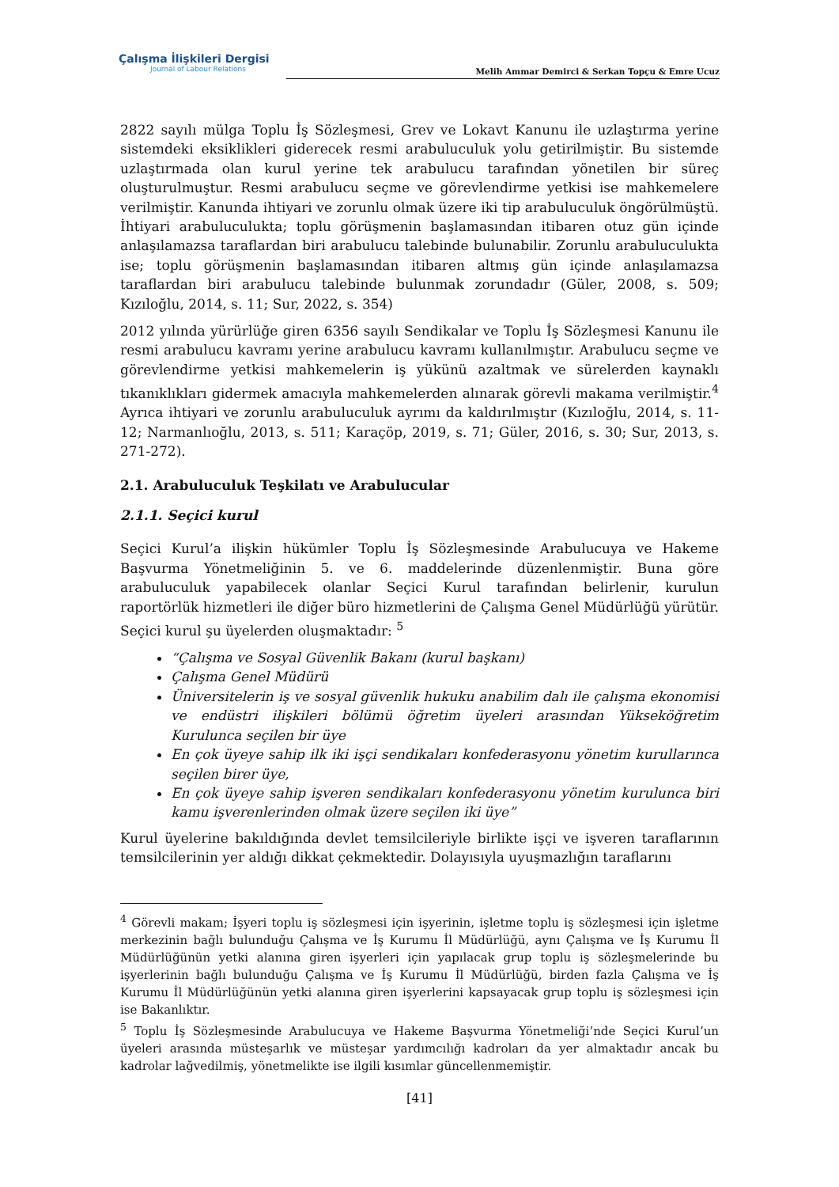Çalışma İlişkileri Dergisi
Journal of Labour Relations
Melih Ammar Demirci & Serkan Topçu & Emre Ucuz
2822 sayılı mülga Toplu İş Sözleşmesi, Grev ve Lokavt Kanunu ile uzlaştırma yerine sistemdeki eksiklikleri giderecek resmi arabuluculuk yolu getirilmiştir. Bu sistemde uzlaştırmada olan kurul yerine tek arabulucu tarafından yönetilen bir süreç oluşturulmuştur. Resmi arabulucu seçme ve görevlendirme yetkisi ise mahkemelere verilmiştir. Kanunda ihtiyari ve zorunlu olmak üzere iki tip arabuluculuk öngörülmüştü. İhtiyari arabuluculukta; toplu görüşmenin başlamasından itibaren otuz gün içinde anlaşılamazsa taraflardan biri arabulucu talebinde bulunabilir. Zorunlu arabuluculukta ise; toplu görüşmenin başlamasından itibaren altmış gün içinde anlaşılamazsa taraflardan biri arabulucu talebinde bulunmak zorundadır (Güler, 2008, s. 509; Kızıloğlu, 2014, s. 11; Sur, 2022, s. 354)
2012 yılında yürürlüğe giren 6356 sayılı Sendikalar ve Toplu İş Sözleşmesi Kanunu ile resmi arabulucu kavramı yerine arabulucu kavramı kullanılmıştır. Arabulucu seçme ve görevlendirme yetkisi mahkemelerin iş yükünü azaltmak ve sürelerden kaynaklı tıkanıklıkları gidermek amacıyla mahkemelerden alınarak görevli makama verilmiştir.<sup>4</sup> Ayrıca ihtiyari ve zorunlu arabuluculuk ayrımı da kaldırılmıştır (Kızıloğlu, 2014, s. 11-12; Narmanlıoğlu, 2013, s. 511; Karaçöp, 2019, s. 71; Güler, 2016, s. 30; Sur, 2013, s. 271-272).
2.1. Arabuluculuk Teşkilatı ve Arabulucular
2.1.1. Seçici kurul
Seçici Kurul’a ilişkin hükümler Toplu İş Sözleşmesinde Arabulucuya ve Hakeme Başvurma Yönetmeliğinin 5. ve 6. maddelerinde düzenlenmiştir. Buna göre arabuluculuk yapabilecek olanlar Seçici Kurul tarafından belirlenir, kurulun raportörlük hizmetleri ile diğer büro hizmetlerini de Çalışma Genel Müdürlüğü yürütür. Seçici kurul şu üyelerden oluşmaktadır: <sup>5</sup>
“Çalışma ve Sosyal Güvenlik Bakanı (kurul başkanı)
Çalışma Genel Müdürü
Üniversitelerin iş ve sosyal güvenlik hukuku anabilim dalı ile çalışma ekonomisi ve endüstri ilişkileri bölümü öğretim üyeleri arasından Yükseköğretim Kurulunca seçilen bir üye
En çok üyeye sahip ilk iki işçi sendikaları konfederasyonu yönetim kurullarınca seçilen birer üye,
En çok üyeye sahip işveren sendikaları konfederasyonu yönetim kurulunca biri kamu işverenlerinden olmak üzere seçilen iki üye”
Kurul üyelerine bakıldığında devlet temsilcileriyle birlikte işçi ve işveren taraflarının temsilcilerinin yer aldığı dikkat çekmektedir. Dolayısıyla uyuşmazlığın taraflarını
<sup>4</sup> Görevli makam; İşyeri toplu iş sözleşmesi için işyerinin, işletme toplu iş sözleşmesi için işletme merkezinin bağlı bulunduğu Çalışma ve İş Kurumu İl Müdürlüğü, aynı Çalışma ve İş Kurumu İl Müdürlüğünün yetki alanına giren işyerleri için yapılacak grup toplu iş sözleşmelerinde bu işyerlerinin bağlı bulunduğu Çalışma ve İş Kurumu İl Müdürlüğü, birden fazla Çalışma ve İş Kurumu İl Müdürlüğünün yetki alanına giren işyerlerini kapsayacak grup toplu iş sözleşmesi için ise Bakanlıktır.
<sup>5</sup> Toplu İş Sözleşmesinde Arabulucuya ve Hakeme Başvurma Yönetmeliği’nde Seçici Kurul’un üyeleri arasında müsteşarlık ve müsteşar yardımcılığı kadroları da yer almaktadır ancak bu kadrolar lağvedilmiş, yönetmelikte ise ilgili kısımlar güncellenmemiştir.
[41]